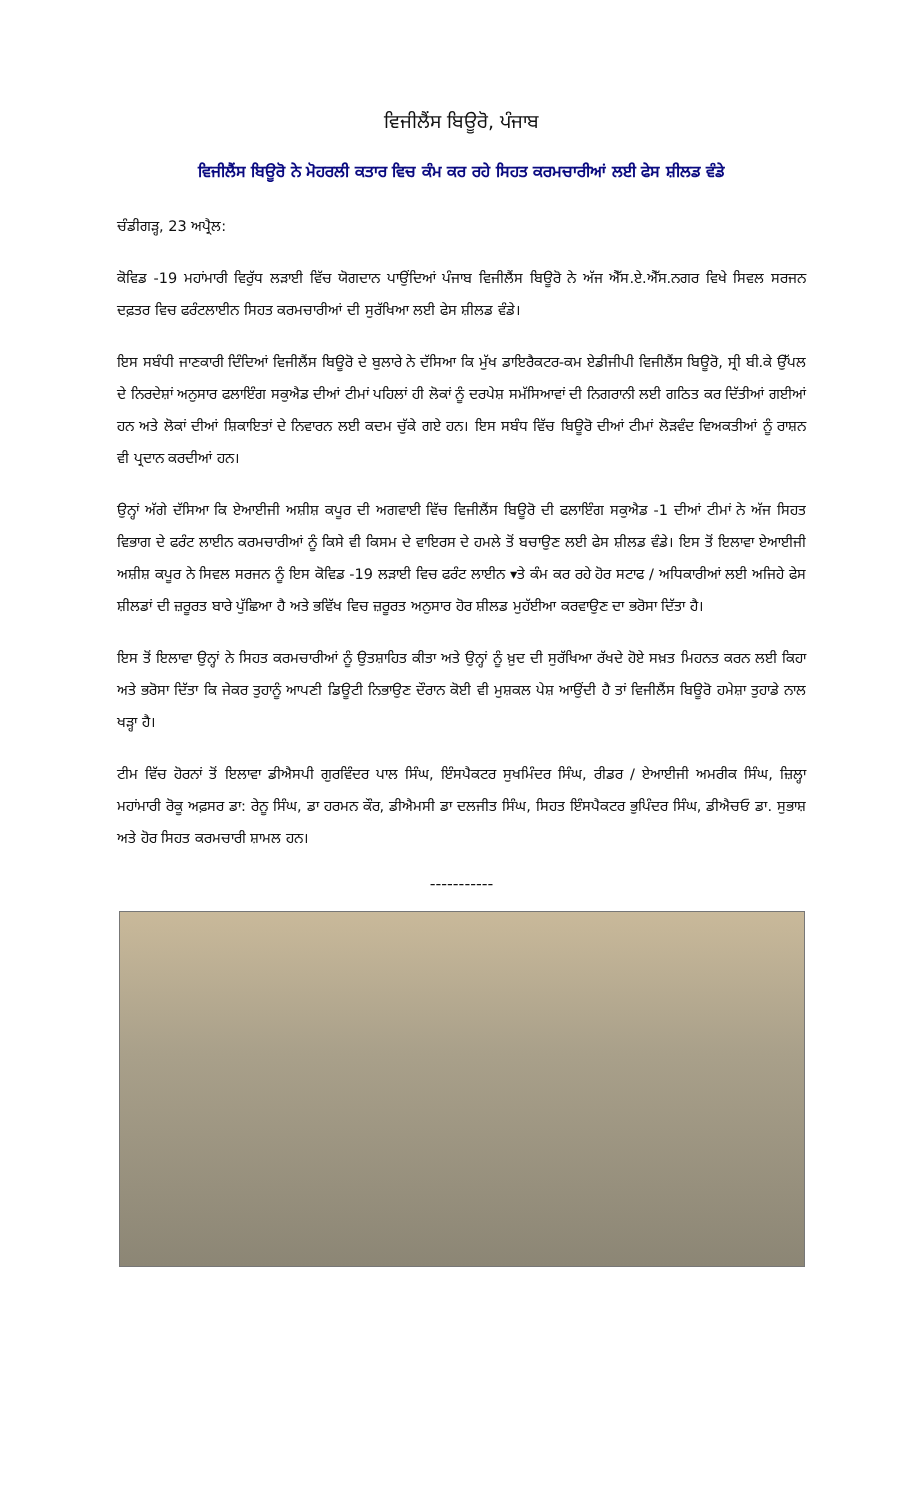ਵਿਜੀਲੈਂਸ ਬਿਊਰੋ, ਪੰਜਾਬ
ਵਿਜੀਲੈਂਸ ਬਿਊਰੋ ਨੇ ਮੋਹਰਲੀ ਕਤਾਰ ਵਿਚ ਕੰਮ ਕਰ ਰਹੇ ਸਿਹਤ ਕਰਮਚਾਰੀਆਂ ਲਈ ਫੇਸ ਸ਼ੀਲਡ ਵੰਡੇ
ਚੰਡੀਗੜ੍ਹ, 23 ਅਪ੍ਰੈਲ:
ਕੋਵਿਡ -19 ਮਹਾਂਮਾਰੀ ਵਿਰੁੱਧ ਲੜਾਈ ਵਿੱਚ ਯੋਗਦਾਨ ਪਾਉਂਦਿਆਂ ਪੰਜਾਬ ਵਿਜੀਲੈਂਸ ਬਿਊਰੋ ਨੇ ਅੱਜ ਐੱਸ.ਏ.ਐੱਸ.ਨਗਰ ਵਿਖੇ ਸਿਵਲ ਸਰਜਨ ਦਫ਼ਤਰ ਵਿਚ ਫਰੰਟਲਾਈਨ ਸਿਹਤ ਕਰਮਚਾਰੀਆਂ ਦੀ ਸੁਰੱਖਿਆ ਲਈ ਫੇਸ ਸ਼ੀਲਡ ਵੰਡੇ।
ਇਸ ਸਬੰਧੀ ਜਾਣਕਾਰੀ ਦਿੰਦਿਆਂ ਵਿਜੀਲੈਂਸ ਬਿਊਰੋ ਦੇ ਬੁਲਾਰੇ ਨੇ ਦੱਸਿਆ ਕਿ ਮੁੱਖ ਡਾਇਰੈਕਟਰ-ਕਮ ਏਡੀਜੀਪੀ ਵਿਜੀਲੈਂਸ ਬਿਊਰੋ, ਸ੍ਰੀ ਬੀ.ਕੇ ਉੱਪਲ ਦੇ ਨਿਰਦੇਸ਼ਾਂ ਅਨੁਸਾਰ ਫਲਾਇੰਗ ਸਕੁਐਡ ਦੀਆਂ ਟੀਮਾਂ ਪਹਿਲਾਂ ਹੀ ਲੋਕਾਂ ਨੂੰ ਦਰਪੇਸ਼ ਸਮੱਸਿਆਵਾਂ ਦੀ ਨਿਗਰਾਨੀ ਲਈ ਗਠਿਤ ਕਰ ਦਿੱਤੀਆਂ ਗਈਆਂ ਹਨ ਅਤੇ ਲੋਕਾਂ ਦੀਆਂ ਸ਼ਿਕਾਇਤਾਂ ਦੇ ਨਿਵਾਰਨ ਲਈ ਕਦਮ ਚੁੱਕੇ ਗਏ ਹਨ। ਇਸ ਸਬੰਧ ਵਿੱਚ ਬਿਊਰੋ ਦੀਆਂ ਟੀਮਾਂ ਲੋੜਵੰਦ ਵਿਅਕਤੀਆਂ ਨੂੰ ਰਾਸ਼ਨ ਵੀ ਪ੍ਰਦਾਨ ਕਰਦੀਆਂ ਹਨ।
ਉਨ੍ਹਾਂ ਅੱਗੇ ਦੱਸਿਆ ਕਿ ਏਆਈਜੀ ਅਸ਼ੀਸ਼ ਕਪੂਰ ਦੀ ਅਗਵਾਈ ਵਿੱਚ ਵਿਜੀਲੈਂਸ ਬਿਊਰੋ ਦੀ ਫਲਾਇੰਗ ਸਕੁਐਡ -1 ਦੀਆਂ ਟੀਮਾਂ ਨੇ ਅੱਜ ਸਿਹਤ ਵਿਭਾਗ ਦੇ ਫਰੰਟ ਲਾਈਨ ਕਰਮਚਾਰੀਆਂ ਨੂੰ ਕਿਸੇ ਵੀ ਕਿਸਮ ਦੇ ਵਾਇਰਸ ਦੇ ਹਮਲੇ ਤੋਂ ਬਚਾਉਣ ਲਈ ਫੇਸ ਸ਼ੀਲਡ ਵੰਡੇ। ਇਸ ਤੋਂ ਇਲਾਵਾ ਏਆਈਜੀ ਅਸ਼ੀਸ਼ ਕਪੂਰ ਨੇ ਸਿਵਲ ਸਰਜਨ ਨੂੰ ਇਸ ਕੋਵਿਡ -19 ਲੜਾਈ ਵਿਚ ਫਰੰਟ ਲਾਈਨ ▾ਤੇ ਕੰਮ ਕਰ ਰਹੇ ਹੋਰ ਸਟਾਫ / ਅਧਿਕਾਰੀਆਂ ਲਈ ਅਜਿਹੇ ਫੇਸ ਸ਼ੀਲਡਾਂ ਦੀ ਜ਼ਰੂਰਤ ਬਾਰੇ ਪੁੱਛਿਆ ਹੈ ਅਤੇ ਭਵਿੱਖ ਵਿਚ ਜ਼ਰੂਰਤ ਅਨੁਸਾਰ ਹੋਰ ਸ਼ੀਲਡ ਮੁਹੱਈਆ ਕਰਵਾਉਣ ਦਾ ਭਰੋਸਾ ਦਿੱਤਾ ਹੈ।
ਇਸ ਤੋਂ ਇਲਾਵਾ ਉਨ੍ਹਾਂ ਨੇ ਸਿਹਤ ਕਰਮਚਾਰੀਆਂ ਨੂੰ ਉਤਸ਼ਾਹਿਤ ਕੀਤਾ ਅਤੇ ਉਨ੍ਹਾਂ ਨੂੰ ਖ਼ੁਦ ਦੀ ਸੁਰੱਖਿਆ ਰੱਖਦੇ ਹੋਏ ਸਖ਼ਤ ਮਿਹਨਤ ਕਰਨ ਲਈ ਕਿਹਾ ਅਤੇ ਭਰੋਸਾ ਦਿੱਤਾ ਕਿ ਜੇਕਰ ਤੁਹਾਨੂੰ ਆਪਣੀ ਡਿਊਟੀ ਨਿਭਾਉਣ ਦੌਰਾਨ ਕੋਈ ਵੀ ਮੁਸ਼ਕਲ ਪੇਸ਼ ਆਉਂਦੀ ਹੈ ਤਾਂ ਵਿਜੀਲੈਂਸ ਬਿਊਰੋ ਹਮੇਸ਼ਾ ਤੁਹਾਡੇ ਨਾਲ ਖੜ੍ਹਾ ਹੈ।
ਟੀਮ ਵਿੱਚ ਹੋਰਨਾਂ ਤੋਂ ਇਲਾਵਾ ਡੀਐਸਪੀ ਗੁਰਵਿੰਦਰ ਪਾਲ ਸਿੰਘ, ਇੰਸਪੈਕਟਰ ਸੁਖਮਿੰਦਰ ਸਿੰਘ, ਰੀਡਰ / ਏਆਈਜੀ ਅਮਰੀਕ ਸਿੰਘ, ਜ਼ਿਲ੍ਹਾ ਮਹਾਂਮਾਰੀ ਰੋਕੂ ਅਫ਼ਸਰ ਡਾ: ਰੇਨੂ ਸਿੰਘ, ਡਾ ਹਰਮਨ ਕੌਰ, ਡੀਐਮਸੀ ਡਾ ਦਲਜੀਤ ਸਿੰਘ, ਸਿਹਤ ਇੰਸਪੈਕਟਰ ਭੁਪਿੰਦਰ ਸਿੰਘ, ਡੀਐਚਓ ਡਾ. ਸੁਭਾਸ਼ ਅਤੇ ਹੋਰ ਸਿਹਤ ਕਰਮਚਾਰੀ ਸ਼ਾਮਲ ਹਨ।
-----------